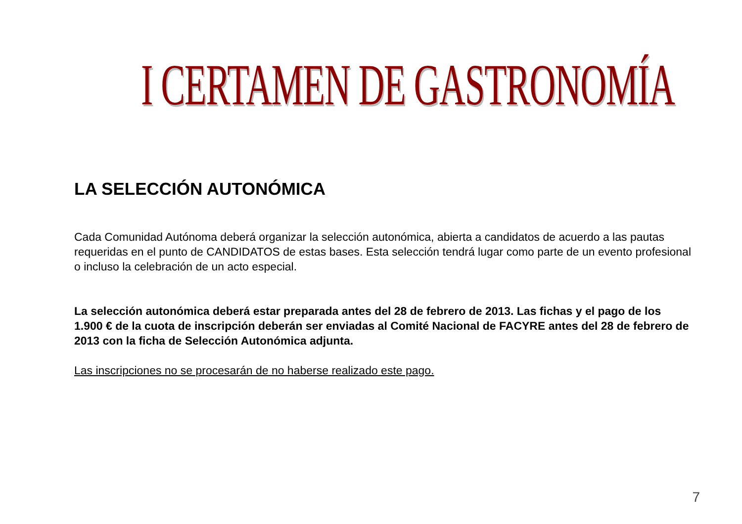I CERTAMEN DE GASTRONOMÍA
LA SELECCIÓN AUTONÓMICA
Cada Comunidad Autónoma deberá organizar la selección autonómica, abierta a candidatos de acuerdo a las pautas requeridas en el punto de CANDIDATOS de estas bases. Esta selección tendrá lugar como parte de un evento profesional o incluso la celebración de un acto especial.
La selección autonómica deberá estar preparada antes del 28 de febrero de 2013. Las fichas y el pago de los 1.900 € de la cuota de inscripción deberán ser enviadas al Comité Nacional de FACYRE antes del 28 de febrero de 2013 con la ficha de Selección Autonómica adjunta.
Las inscripciones no se procesarán de no haberse realizado este pago.
7